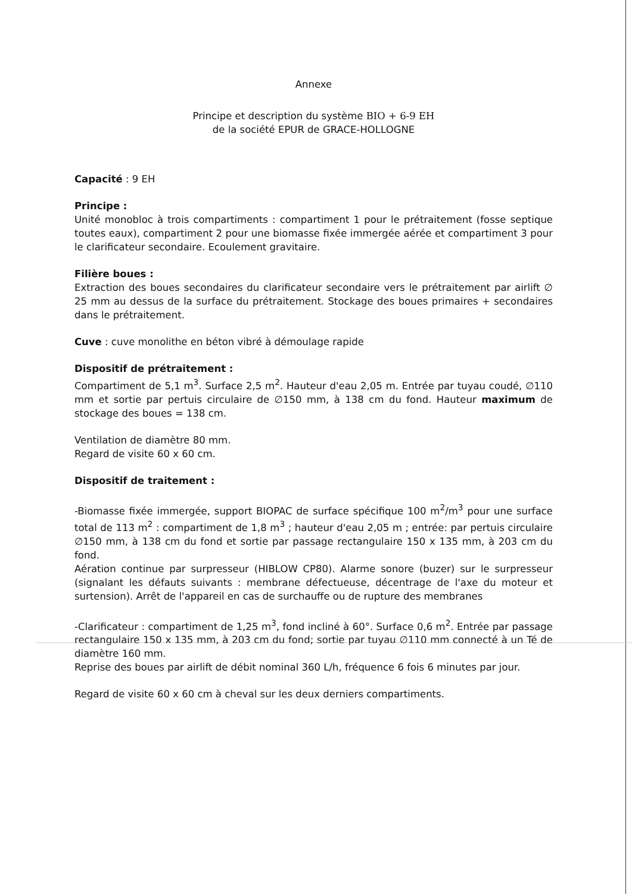Annexe
Principe et description du système BIO + 6-9 EH
de la société EPUR de GRACE-HOLLOGNE
Capacité : 9 EH
Principe :
Unité monobloc à trois compartiments : compartiment 1 pour le prétraitement (fosse septique toutes eaux), compartiment 2 pour une biomasse fixée immergée aérée et compartiment 3 pour le clarificateur secondaire. Ecoulement gravitaire.
Filière boues :
Extraction des boues secondaires du clarificateur secondaire vers le prétraitement par airlift ∅ 25 mm au dessus de la surface du prétraitement. Stockage des boues primaires + secondaires dans le prétraitement.
Cuve : cuve monolithe en béton vibré à démoulage rapide
Dispositif de prétraitement :
Compartiment de 5,1 m<sup>3</sup>. Surface 2,5 m<sup>2</sup>. Hauteur d'eau 2,05 m. Entrée par tuyau coudé, ∅110 mm et sortie par pertuis circulaire de ∅150 mm, à 138 cm du fond. Hauteur maximum de stockage des boues = 138 cm.
Ventilation de diamètre 80 mm.
Regard de visite 60 x 60 cm.
Dispositif de traitement :
-Biomasse fixée immergée, support BIOPAC de surface spécifique 100 m<sup>2</sup>/m<sup>3</sup> pour une surface total de 113 m<sup>2</sup> : compartiment de 1,8 m<sup>3</sup> ; hauteur d'eau 2,05 m ; entrée: par pertuis circulaire ∅150 mm, à 138 cm du fond et sortie par passage rectangulaire 150 x 135 mm, à 203 cm du fond.
Aération continue par surpresseur (HIBLOW CP80). Alarme sonore (buzer) sur le surpresseur (signalant les défauts suivants : membrane défectueuse, décentrage de l'axe du moteur et surtension). Arrêt de l'appareil en cas de surchauffe ou de rupture des membranes
-Clarificateur : compartiment de 1,25 m<sup>3</sup>, fond incliné à 60°. Surface 0,6 m<sup>2</sup>. Entrée par passage rectangulaire 150 x 135 mm, à 203 cm du fond; sortie par tuyau ∅110 mm connecté à un Té de diamètre 160 mm.
Reprise des boues par airlift de débit nominal 360 L/h, fréquence 6 fois 6 minutes par jour.
Regard de visite 60 x 60 cm à cheval sur les deux derniers compartiments.